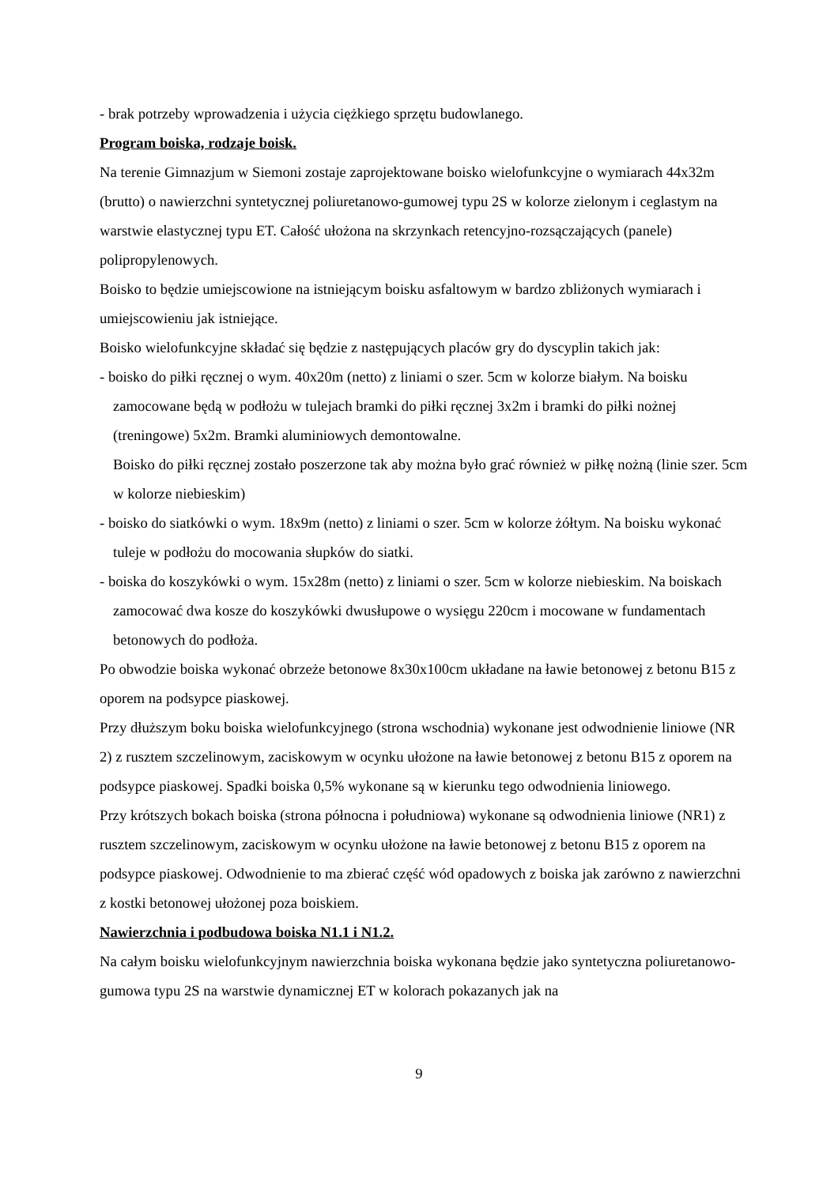- brak potrzeby wprowadzenia i użycia ciężkiego sprzętu budowlanego.
Program boiska, rodzaje boisk.
Na terenie Gimnazjum w Siemoni zostaje zaprojektowane boisko wielofunkcyjne o wymiarach 44x32m (brutto) o nawierzchni syntetycznej poliuretanowo-gumowej typu 2S w kolorze zielonym i ceglastym na warstwie elastycznej typu ET. Całość ułożona na skrzynkach retencyjno-rozsączających (panele) polipropylenowych.
Boisko to będzie umiejscowione na istniejącym boisku asfaltowym w bardzo zbliżonych wymiarach i umiejscowieniu jak istniejące.
Boisko wielofunkcyjne składać się będzie z następujących placów gry do dyscyplin takich jak:
- boisko do piłki ręcznej o wym. 40x20m (netto) z liniami o szer. 5cm w kolorze białym. Na boisku zamocowane będą w podłożu w tulejach bramki do piłki ręcznej 3x2m i bramki do piłki nożnej (treningowe) 5x2m. Bramki aluminiowych demontowalne.
Boisko do piłki ręcznej zostało poszerzone tak aby można było grać również w piłkę nożną (linie szer. 5cm w kolorze niebieskim)
- boisko do siatkówki o wym. 18x9m (netto) z liniami o szer. 5cm w kolorze żółtym. Na boisku wykonać tuleje w podłożu do mocowania słupków do siatki.
- boiska do koszykówki o wym. 15x28m (netto) z liniami o szer. 5cm w kolorze niebieskim. Na boiskach zamocować dwa kosze do koszykówki dwusłupowe o wysięgu 220cm i mocowane w fundamentach betonowych do podłoża.
Po obwodzie boiska wykonać obrzeże betonowe 8x30x100cm układane na ławie betonowej z betonu B15 z oporem na podsypce piaskowej.
Przy dłuższym boku boiska wielofunkcyjnego (strona wschodnia) wykonane jest odwodnienie liniowe (NR 2) z rusztem szczelinowym, zaciskowym w ocynku ułożone na ławie betonowej z betonu B15 z oporem na podsypce piaskowej. Spadki boiska 0,5% wykonane są w kierunku tego odwodnienia liniowego.
Przy krótszych bokach boiska (strona północna i południowa) wykonane są odwodnienia liniowe (NR1) z rusztem szczelinowym, zaciskowym w ocynku ułożone na ławie betonowej z betonu B15 z oporem na podsypce piaskowej. Odwodnienie to ma zbierać część wód opadowych z boiska jak zarówno z nawierzchni z kostki betonowej ułożonej poza boiskiem.
Nawierzchnia i podbudowa boiska N1.1 i N1.2.
Na całym boisku wielofunkcyjnym nawierzchnia boiska wykonana będzie jako syntetyczna poliuretanowo-gumowa typu 2S na warstwie dynamicznej ET w kolorach pokazanych jak na
9